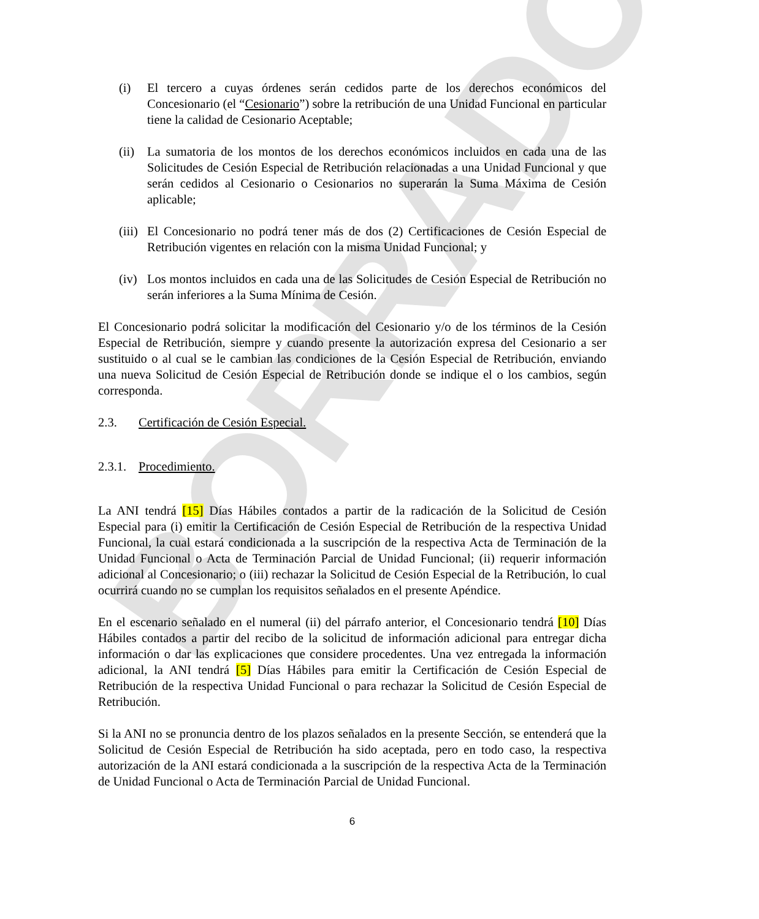BORRADOR
(i) El tercero a cuyas órdenes serán cedidos parte de los derechos económicos del Concesionario (el “Cesionario”) sobre la retribución de una Unidad Funcional en particular tiene la calidad de Cesionario Aceptable;
(ii) La sumatoria de los montos de los derechos económicos incluidos en cada una de las Solicitudes de Cesión Especial de Retribución relacionadas a una Unidad Funcional y que serán cedidos al Cesionario o Cesionarios no superarán la Suma Máxima de Cesión aplicable;
(iii) El Concesionario no podrá tener más de dos (2) Certificaciones de Cesión Especial de Retribución vigentes en relación con la misma Unidad Funcional; y
(iv) Los montos incluidos en cada una de las Solicitudes de Cesión Especial de Retribución no serán inferiores a la Suma Mínima de Cesión.
El Concesionario podrá solicitar la modificación del Cesionario y/o de los términos de la Cesión Especial de Retribución, siempre y cuando presente la autorización expresa del Cesionario a ser sustituido o al cual se le cambian las condiciones de la Cesión Especial de Retribución, enviando una nueva Solicitud de Cesión Especial de Retribución donde se indique el o los cambios, según corresponda.
2.3. Certificación de Cesión Especial.
2.3.1. Procedimiento.
La ANI tendrá [15] Días Hábiles contados a partir de la radicación de la Solicitud de Cesión Especial para (i) emitir la Certificación de Cesión Especial de Retribución de la respectiva Unidad Funcional, la cual estará condicionada a la suscripción de la respectiva Acta de Terminación de la Unidad Funcional o Acta de Terminación Parcial de Unidad Funcional; (ii) requerir información adicional al Concesionario; o (iii) rechazar la Solicitud de Cesión Especial de la Retribución, lo cual ocurrirá cuando no se cumplan los requisitos señalados en el presente Apéndice.
En el escenario señalado en el numeral (ii) del párrafo anterior, el Concesionario tendrá [10] Días Hábiles contados a partir del recibo de la solicitud de información adicional para entregar dicha información o dar las explicaciones que considere procedentes. Una vez entregada la información adicional, la ANI tendrá [5] Días Hábiles para emitir la Certificación de Cesión Especial de Retribución de la respectiva Unidad Funcional o para rechazar la Solicitud de Cesión Especial de Retribución.
Si la ANI no se pronuncia dentro de los plazos señalados en la presente Sección, se entenderá que la Solicitud de Cesión Especial de Retribución ha sido aceptada, pero en todo caso, la respectiva autorización de la ANI estará condicionada a la suscripción de la respectiva Acta de la Terminación de Unidad Funcional o Acta de Terminación Parcial de Unidad Funcional.
6